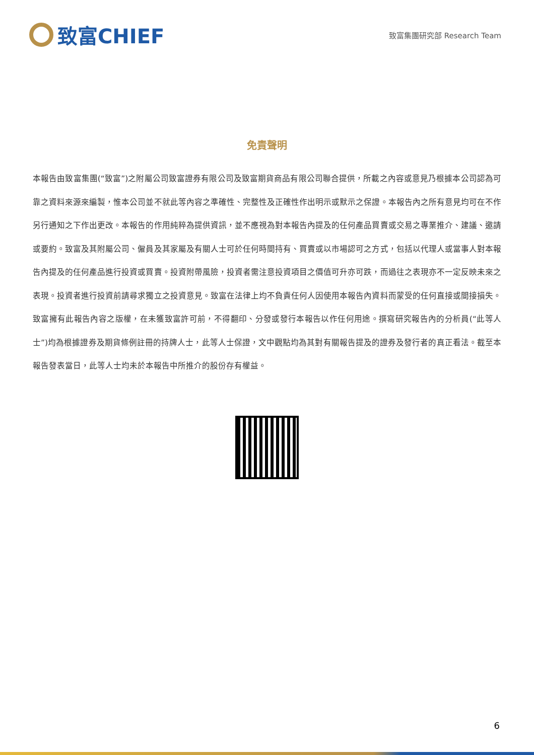致富CHIEF
致富集團研究部 Research Team
免責聲明
本報告由致富集團(“致富”)之附屬公司致富證券有限公司及致富期貨商品有限公司聯合提供，所載之內容或意見乃根據本公司認為可靠之資料來源來編製，惟本公司並不就此等內容之準確性、完整性及正確性作出明示或默示之保證。本報告內之所有意見均可在不作另行通知之下作出更改。本報告的作用純粹為提供資訊，並不應視為對本報告內提及的任何產品買賣或交易之專業推介、建議、邀請或要約。致富及其附屬公司、僱員及其家屬及有關人士可於任何時間持有、買賣或以市場認可之方式，包括以代理人或當事人對本報告內提及的任何產品進行投資或買賣。投資附帶風險，投資者需注意投資項目之價值可升亦可跌，而過往之表現亦不一定反映未來之表現。投資者進行投資前請尋求獨立之投資意見。致富在法律上均不負責任何人因使用本報告內資料而蒙受的任何直接或間接損失。致富擁有此報告內容之版權，在未獲致富許可前，不得翻印、分發或發行本報告以作任何用途。撰寫研究報告內的分析員(“此等人士”)均為根據證券及期貨條例註冊的持牌人士，此等人士保證，文中觀點均為其對有關報告提及的證券及發行者的真正看法。截至本報告發表當日，此等人士均未於本報告中所推介的股份存有權益。
6